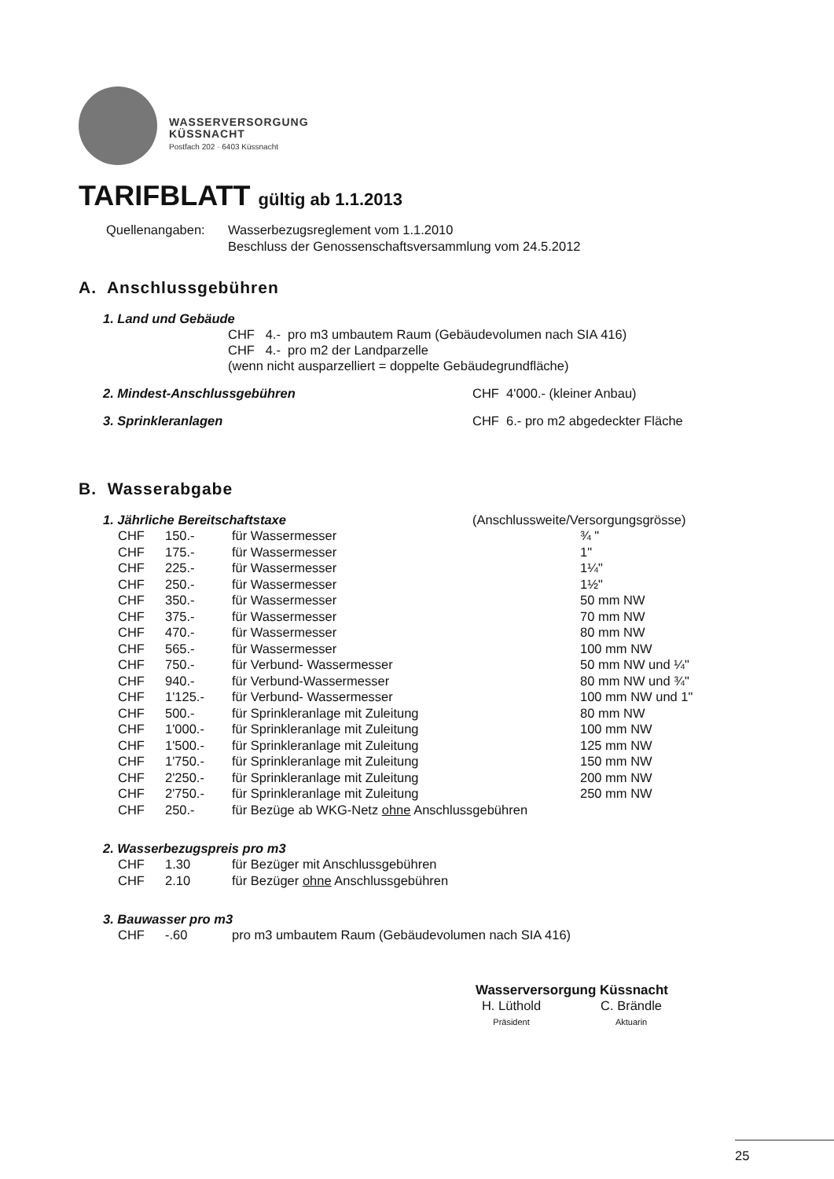WASSERVERSORGUNG
KÜSSNACHT
Postfach 202 · 6403 Küssnacht
TARIFBLATT gültig ab 1.1.2013
Quellenangaben: Wasserbezugsreglement vom 1.1.2010
Beschluss der Genossenschaftsversammlung vom 24.5.2012
A. Anschlussgebühren
1. Land und Gebäude
CHF 4.- pro m3 umbautem Raum (Gebäudevolumen nach SIA 416)
CHF 4.- pro m2 der Landparzelle
(wenn nicht ausparzelliert = doppelte Gebäudegrundfläche)
2. Mindest-Anschlussgebühren CHF 4'000.- (kleiner Anbau)
3. Sprinkleranlagen CHF 6.- pro m2 abgedeckter Fläche
B. Wasserabgabe
1. Jährliche Bereitschaftstaxe (Anschlussweite/Versorgungsgrösse)
| CHF | 150.- | für Wassermesser | ¾ " |
| CHF | 175.- | für Wassermesser | 1" |
| CHF | 225.- | für Wassermesser | 1¼" |
| CHF | 250.- | für Wassermesser | 1½" |
| CHF | 350.- | für Wassermesser | 50 mm NW |
| CHF | 375.- | für Wassermesser | 70 mm NW |
| CHF | 470.- | für Wassermesser | 80 mm NW |
| CHF | 565.- | für Wassermesser | 100 mm NW |
| CHF | 750.- | für Verbund- Wassermesser | 50 mm NW und ¼" |
| CHF | 940.- | für Verbund-Wassermesser | 80 mm NW und ¾" |
| CHF | 1'125.- | für Verbund- Wassermesser | 100 mm NW und 1" |
| CHF | 500.- | für Sprinkleranlage mit Zuleitung | 80 mm NW |
| CHF | 1'000.- | für Sprinkleranlage mit Zuleitung | 100 mm NW |
| CHF | 1'500.- | für Sprinkleranlage mit Zuleitung | 125 mm NW |
| CHF | 1'750.- | für Sprinkleranlage mit Zuleitung | 150 mm NW |
| CHF | 2'250.- | für Sprinkleranlage mit Zuleitung | 200 mm NW |
| CHF | 2'750.- | für Sprinkleranlage mit Zuleitung | 250 mm NW |
| CHF | 250.- | für Bezüge ab WKG-Netz ohne Anschlussgebühren | |
2. Wasserbezugspreis pro m3
| CHF | 1.30 | für Bezüger mit Anschlussgebühren |
| CHF | 2.10 | für Bezüger ohne Anschlussgebühren |
3. Bauwasser pro m3
| CHF | -.60 | pro m3 umbautem Raum (Gebäudevolumen nach SIA 416) |
Wasserversorgung Küssnacht
H. Lüthold
Präsident
C. Brändle
Aktuarin
25